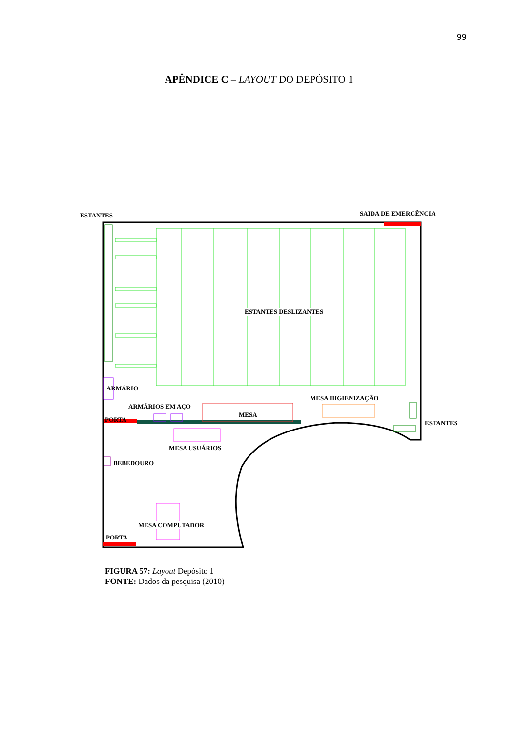99
APÊNDICE C – LAYOUT DO DEPÓSITO 1
ESTANTES SAIDA DE EMERGÊNCIA
ESTANTES DESLIZANTES
ARMÁRIO
MESA HIGIENIZAÇÃO
ARMÁRIOS EM AÇO
MESA
PORTA ESTANTES
MESA USUÁRIOS
BEBEDOURO
MESA COMPUTADOR
PORTA
FIGURA 57: Layout Depósito 1
FONTE: Dados da pesquisa (2010)